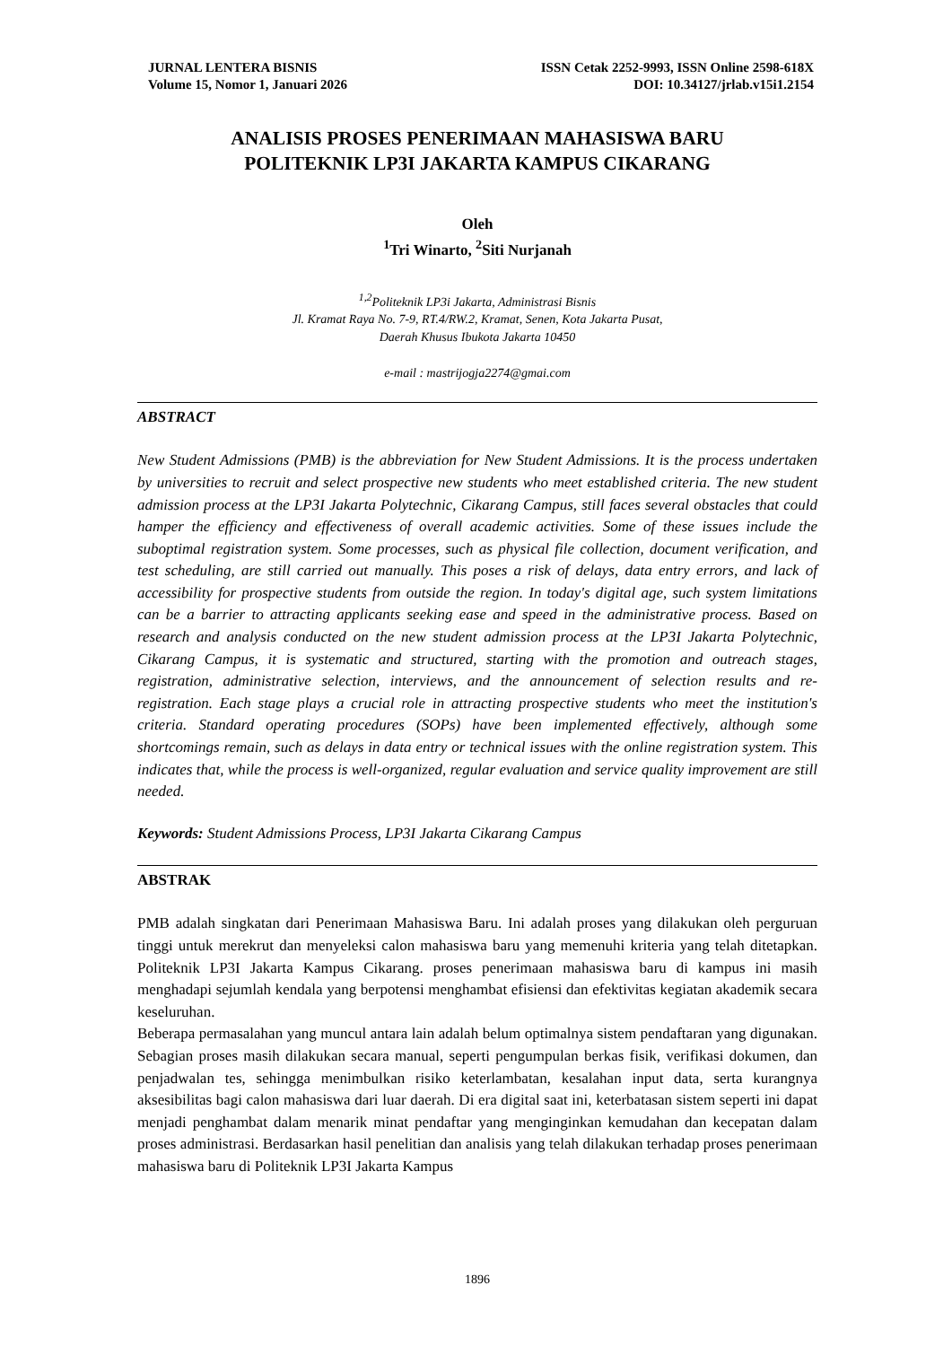JURNAL LENTERA BISNIS
Volume 15, Nomor 1, Januari 2026
ISSN Cetak 2252-9993, ISSN Online 2598-618X
DOI: 10.34127/jrlab.v15i1.2154
ANALISIS PROSES PENERIMAAN MAHASISWA BARU
POLITEKNIK LP3I JAKARTA KAMPUS CIKARANG
Oleh
<sup>1</sup> Tri Winarto, <sup>2</sup>Siti Nurjanah
<sup>1,2</sup>Politeknik LP3i Jakarta, Administrasi Bisnis
Jl. Kramat Raya No. 7-9, RT.4/RW.2, Kramat, Senen, Kota Jakarta Pusat,
Daerah Khusus Ibukota Jakarta 10450
e-mail : mastrijogja2274@gmai.com
ABSTRACT
New Student Admissions (PMB) is the abbreviation for New Student Admissions. It is the process undertaken by universities to recruit and select prospective new students who meet established criteria. The new student admission process at the LP3I Jakarta Polytechnic, Cikarang Campus, still faces several obstacles that could hamper the efficiency and effectiveness of overall academic activities. Some of these issues include the suboptimal registration system. Some processes, such as physical file collection, document verification, and test scheduling, are still carried out manually. This poses a risk of delays, data entry errors, and lack of accessibility for prospective students from outside the region. In today's digital age, such system limitations can be a barrier to attracting applicants seeking ease and speed in the administrative process. Based on research and analysis conducted on the new student admission process at the LP3I Jakarta Polytechnic, Cikarang Campus, it is systematic and structured, starting with the promotion and outreach stages, registration, administrative selection, interviews, and the announcement of selection results and re-registration. Each stage plays a crucial role in attracting prospective students who meet the institution's criteria. Standard operating procedures (SOPs) have been implemented effectively, although some shortcomings remain, such as delays in data entry or technical issues with the online registration system. This indicates that, while the process is well-organized, regular evaluation and service quality improvement are still needed.
Keywords: Student Admissions Process, LP3I Jakarta Cikarang Campus
ABSTRAK
PMB adalah singkatan dari Penerimaan Mahasiswa Baru. Ini adalah proses yang dilakukan oleh perguruan tinggi untuk merekrut dan menyeleksi calon mahasiswa baru yang memenuhi kriteria yang telah ditetapkan. Politeknik LP3I Jakarta Kampus Cikarang. proses penerimaan mahasiswa baru di kampus ini masih menghadapi sejumlah kendala yang berpotensi menghambat efisiensi dan efektivitas kegiatan akademik secara keseluruhan.
Beberapa permasalahan yang muncul antara lain adalah belum optimalnya sistem pendaftaran yang digunakan. Sebagian proses masih dilakukan secara manual, seperti pengumpulan berkas fisik, verifikasi dokumen, dan penjadwalan tes, sehingga menimbulkan risiko keterlambatan, kesalahan input data, serta kurangnya aksesibilitas bagi calon mahasiswa dari luar daerah. Di era digital saat ini, keterbatasan sistem seperti ini dapat menjadi penghambat dalam menarik minat pendaftar yang menginginkan kemudahan dan kecepatan dalam proses administrasi. Berdasarkan hasil penelitian dan analisis yang telah dilakukan terhadap proses penerimaan mahasiswa baru di Politeknik LP3I Jakarta Kampus
1896